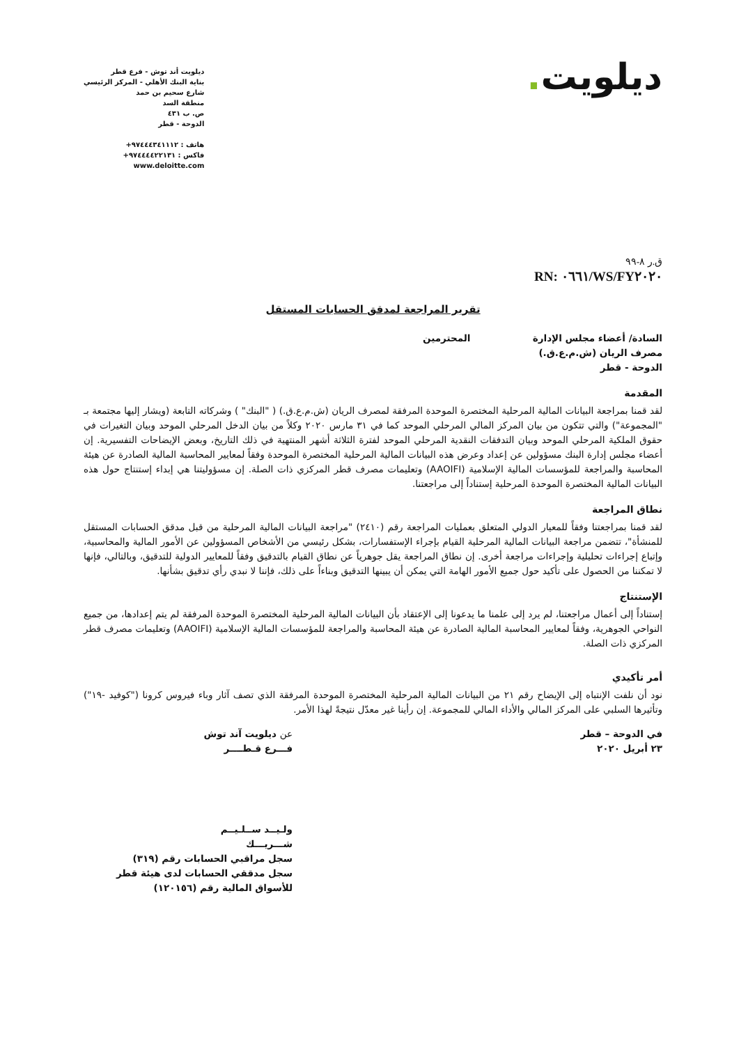ديلويت.
ديلويت أند توش - فرع قطر
بناية البنك الأهلي - المركز الرئيسي
شارع سحيم بن حمد
منطقة السد
ص. ب ٤٣١
الدوحة - قطر
هاتف : ٩٧٤٤٤٣٤١١١٢+
فاكس : ٩٧٤٤٤٤٢٢١٣١+
www.deloitte.com
ق.ر ٨-٩٩
RN: ٠٦٦١/WS/FY٢٠٢٠
تقرير المراجعة لمدقق الحسابات المستقل
السادة/ أعضاء مجلس الإدارة المحترمين
مصرف الريان (ش.م.ع.ق.)
الدوحة - قطر
المقدمة
لقد قمنا بمراجعة البيانات المالية المرحلية المختصرة الموحدة المرفقة لمصرف الريان (ش.م.ع.ق.) ( "البنك" ) وشركاته التابعة (ويشار إليها مجتمعة بـ "المجموعة") والتي تتكون من بيان المركز المالي المرحلي الموحد كما في ٣١ مارس ٢٠٢٠ وكلاً من بيان الدخل المرحلي الموحد وبيان التغيرات في حقوق الملكية المرحلي الموحد وبيان التدفقات النقدية المرحلي الموحد لفترة الثلاثة أشهر المنتهية في ذلك التاريخ، وبعض الإيضاحات التفسيرية. إن أعضاء مجلس إدارة البنك مسؤولين عن إعداد وعرض هذه البيانات المالية المرحلية المختصرة الموحدة وفقاً لمعايير المحاسبة المالية الصادرة عن هيئة المحاسبة والمراجعة للمؤسسات المالية الإسلامية (AAOIFI) وتعليمات مصرف قطر المركزي ذات الصلة. إن مسؤوليتنا هي إبداء إستنتاج حول هذه البيانات المالية المختصرة الموحدة المرحلية إستناداً إلى مراجعتنا.
نطاق المراجعة
لقد قمنا بمراجعتنا وفقاً للمعيار الدولي المتعلق بعمليات المراجعة رقم (٢٤١٠) "مراجعة البيانات المالية المرحلية من قبل مدقق الحسابات المستقل للمنشأة"، تتضمن مراجعة البيانات المالية المرحلية القيام بإجراء الإستفسارات، بشكل رئيسي من الأشخاص المسؤولين عن الأمور المالية والمحاسبية، وإتباع إجراءات تحليلية وإجراءات مراجعة أخرى. إن نطاق المراجعة يقل جوهرياً عن نطاق القيام بالتدقيق وفقاً للمعايير الدولية للتدقيق، وبالتالي، فإنها لا تمكننا من الحصول على تأكيد حول جميع الأمور الهامة التي يمكن أن يبينها التدقيق وبناءاً على ذلك، فإننا لا نبدي رأي تدقيق بشأنها.
الإستنتاج
إستناداً إلى أعمال مراجعتنا، لم يرد إلى علمنا ما يدعونا إلى الإعتقاد بأن البيانات المالية المرحلية المختصرة الموحدة المرفقة لم يتم إعدادها، من جميع النواحي الجوهرية، وفقاً لمعايير المحاسبة المالية الصادرة عن هيئة المحاسبة والمراجعة للمؤسسات المالية الإسلامية (AAOIFI) وتعليمات مصرف قطر المركزي ذات الصلة.
أمر تأكيدي
نود أن نلفت الإنتباه إلى الإيضاح رقم ٢١ من البيانات المالية المرحلية المختصرة الموحدة المرفقة الذي تصف آثار وباء فيروس كرونا ("كوفيد -١٩") وتأثيرها السلبي على المركز المالي والأداء المالي للمجموعة. إن رأينا غير معدّل نتيجةً لهذا الأمر.
في الدوحة – قطر
٢٣ أبريل ٢٠٢٠
عن ديلويت آند توش
فـــرع قـطــــر
ولـيــد ســلـيــم
شـــريـــك
سجل مراقبي الحسابات رقم (٣١٩)
سجل مدققي الحسابات لدى هيئة قطر
للأسواق المالية رقم (١٢٠١٥٦)